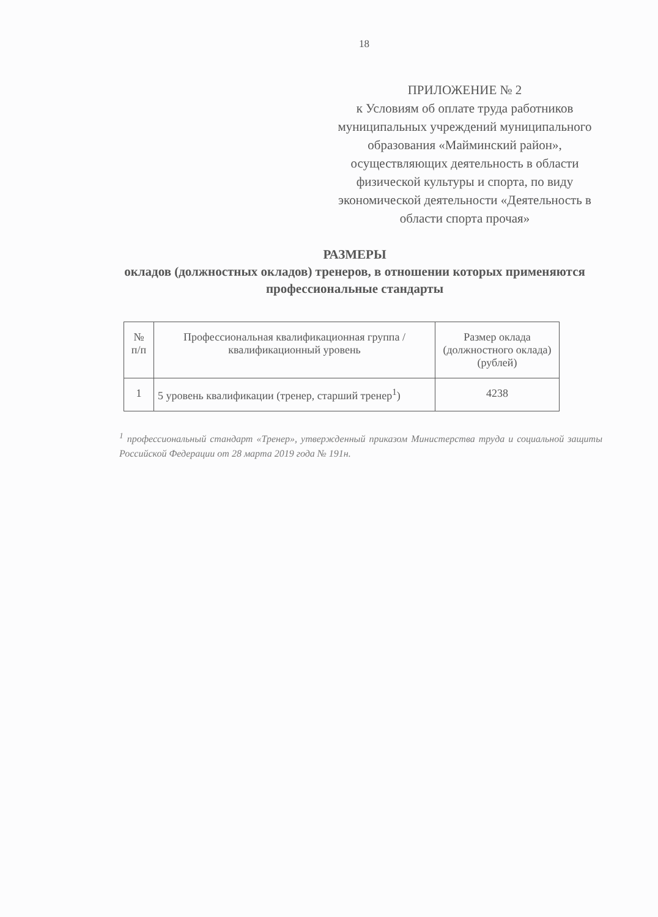18
ПРИЛОЖЕНИЕ № 2
к Условиям об оплате труда работников муниципальных учреждений муниципального образования «Майминский район», осуществляющих деятельность в области физической культуры и спорта, по виду экономической деятельности «Деятельность в области спорта прочая»
РАЗМЕРЫ
окладов (должностных окладов) тренеров, в отношении которых применяются профессиональные стандарты
| № п/п | Профессиональная квалификационная группа / квалификационный уровень | Размер оклада (должностного оклада) (рублей) |
| --- | --- | --- |
| 1 | 5 уровень квалификации (тренер, старший тренер<sup>1</sup>) | 4238 |
<sup>1</sup> профессиональный стандарт «Тренер», утвержденный приказом Министерства труда и социальной защиты Российской Федерации от 28 марта 2019 года № 191н.